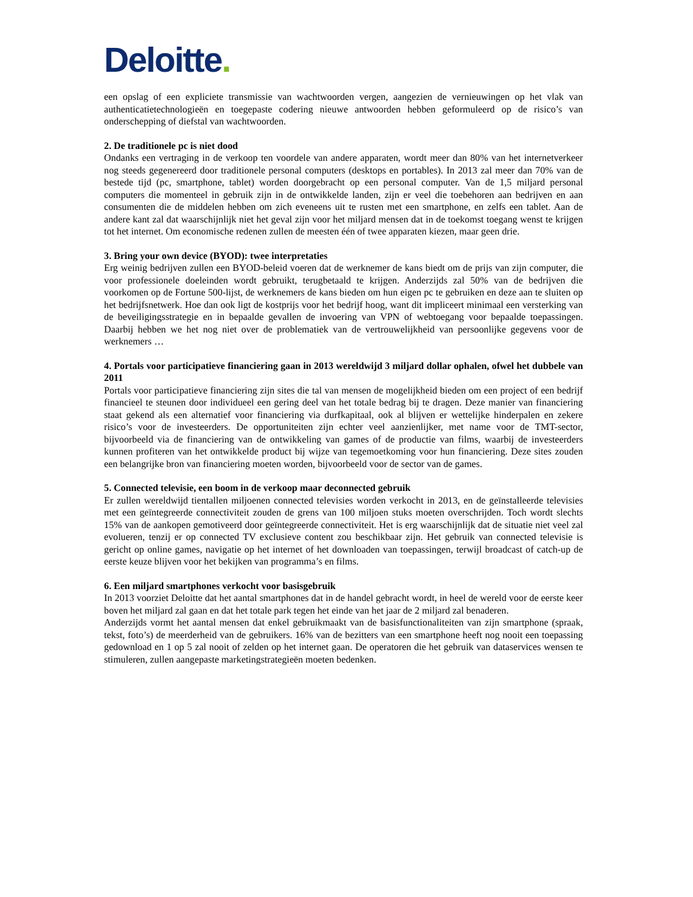Deloitte.
een opslag of een expliciete transmissie van wachtwoorden vergen, aangezien de vernieuwingen op het vlak van authenticatietechnologieën en toegepaste codering nieuwe antwoorden hebben geformuleerd op de risico’s van onderschepping of diefstal van wachtwoorden.
2. De traditionele pc is niet dood
Ondanks een vertraging in de verkoop ten voordele van andere apparaten, wordt meer dan 80% van het internetverkeer nog steeds gegenereerd door traditionele personal computers (desktops en portables). In 2013 zal meer dan 70% van de bestede tijd (pc, smartphone, tablet) worden doorgebracht op een personal computer. Van de 1,5 miljard personal computers die momenteel in gebruik zijn in de ontwikkelde landen, zijn er veel die toebehoren aan bedrijven en aan consumenten die de middelen hebben om zich eveneens uit te rusten met een smartphone, en zelfs een tablet. Aan de andere kant zal dat waarschijnlijk niet het geval zijn voor het miljard mensen dat in de toekomst toegang wenst te krijgen tot het internet. Om economische redenen zullen de meesten één of twee apparaten kiezen, maar geen drie.
3. Bring your own device (BYOD): twee interpretaties
Erg weinig bedrijven zullen een BYOD-beleid voeren dat de werknemer de kans biedt om de prijs van zijn computer, die voor professionele doeleinden wordt gebruikt, terugbetaald te krijgen. Anderzijds zal 50% van de bedrijven die voorkomen op de Fortune 500-lijst, de werknemers de kans bieden om hun eigen pc te gebruiken en deze aan te sluiten op het bedrijfsnetwerk. Hoe dan ook ligt de kostprijs voor het bedrijf hoog, want dit impliceert minimaal een versterking van de beveiligingsstrategie en in bepaalde gevallen de invoering van VPN of webtoegang voor bepaalde toepassingen. Daarbij hebben we het nog niet over de problematiek van de vertrouwelijkheid van persoonlijke gegevens voor de werknemers …
4. Portals voor participatieve financiering gaan in 2013 wereldwijd 3 miljard dollar ophalen, ofwel het dubbele van 2011
Portals voor participatieve financiering zijn sites die tal van mensen de mogelijkheid bieden om een project of een bedrijf financieel te steunen door individueel een gering deel van het totale bedrag bij te dragen. Deze manier van financiering staat gekend als een alternatief voor financiering via durfkapitaal, ook al blijven er wettelijke hinderpalen en zekere risico’s voor de investeerders. De opportuniteiten zijn echter veel aanzienlijker, met name voor de TMT-sector, bijvoorbeeld via de financiering van de ontwikkeling van games of de productie van films, waarbij de investeerders kunnen profiteren van het ontwikkelde product bij wijze van tegemoetkoming voor hun financiering. Deze sites zouden een belangrijke bron van financiering moeten worden, bijvoorbeeld voor de sector van de games.
5. Connected televisie, een boom in de verkoop maar deconnected gebruik
Er zullen wereldwijd tientallen miljoenen connected televisies worden verkocht in 2013, en de geïnstalleerde televisies met een geïntegreerde connectiviteit zouden de grens van 100 miljoen stuks moeten overschrijden. Toch wordt slechts 15% van de aankopen gemotiveerd door geïntegreerde connectiviteit. Het is erg waarschijnlijk dat de situatie niet veel zal evolueren, tenzij er op connected TV exclusieve content zou beschikbaar zijn. Het gebruik van connected televisie is gericht op online games, navigatie op het internet of het downloaden van toepassingen, terwijl broadcast of catch-up de eerste keuze blijven voor het bekijken van programma’s en films.
6. Een miljard smartphones verkocht voor basisgebruik
In 2013 voorziet Deloitte dat het aantal smartphones dat in de handel gebracht wordt, in heel de wereld voor de eerste keer boven het miljard zal gaan en dat het totale park tegen het einde van het jaar de 2 miljard zal benaderen.
Anderzijds vormt het aantal mensen dat enkel gebruikmaakt van de basisfunctionaliteiten van zijn smartphone (spraak, tekst, foto’s) de meerderheid van de gebruikers. 16% van de bezitters van een smartphone heeft nog nooit een toepassing gedownload en 1 op 5 zal nooit of zelden op het internet gaan. De operatoren die het gebruik van dataservices wensen te stimuleren, zullen aangepaste marketingstrategieën moeten bedenken.